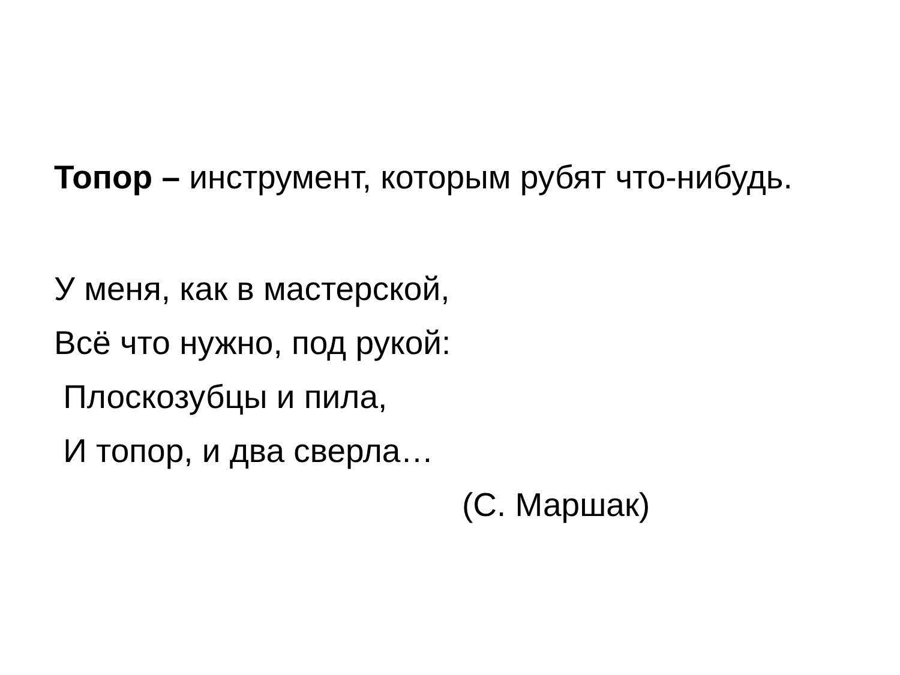Топор – инструмент, которым рубят что-нибудь.
У меня, как в мастерской,
Всё что нужно, под рукой:
Плоскозубцы и пила,
И топор, и два сверла…
(С. Маршак)